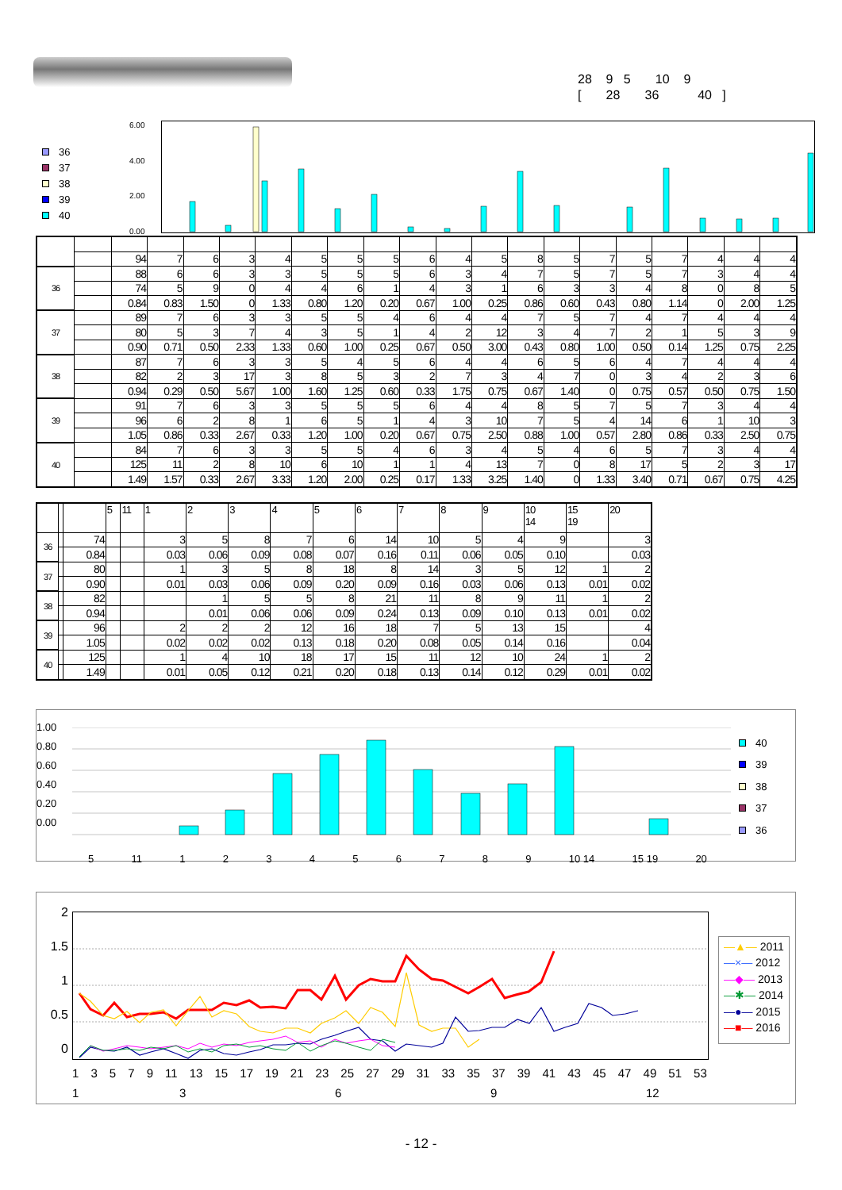28 9 5 10 9 [ 28 36 40 ]
36
37
38
39
40
6.00
4.00
2.00
0.00
| | | 94 | 7 | 6 | 3 | 4 | 5 | 5 | 5 | 6 | 4 | 5 | 8 | 5 | 7 | 5 | 7 | 4 | 4 | 4 |
| 36 | | 88 | 6 | 6 | 3 | 3 | 5 | 5 | 5 | 6 | 3 | 4 | 7 | 5 | 7 | 5 | 7 | 3 | 4 | 4 |
| | | 74 | 5 | 9 | 0 | 4 | 4 | 6 | 1 | 4 | 3 | 1 | 6 | 3 | 3 | 4 | 8 | 0 | 8 | 5 |
| | | 0.84 | 0.83 | 1.50 | 0 | 1.33 | 0.80 | 1.20 | 0.20 | 0.67 | 1.00 | 0.25 | 0.86 | 0.60 | 0.43 | 0.80 | 1.14 | 0 | 2.00 | 1.25 |
| 37 | | 89 | 7 | 6 | 3 | 3 | 5 | 5 | 4 | 6 | 4 | 4 | 7 | 5 | 7 | 4 | 7 | 4 | 4 | 4 |
| | | 80 | 5 | 3 | 7 | 4 | 3 | 5 | 1 | 4 | 2 | 12 | 3 | 4 | 7 | 2 | 1 | 5 | 3 | 9 |
| | | 0.90 | 0.71 | 0.50 | 2.33 | 1.33 | 0.60 | 1.00 | 0.25 | 0.67 | 0.50 | 3.00 | 0.43 | 0.80 | 1.00 | 0.50 | 0.14 | 1.25 | 0.75 | 2.25 |
| 38 | | 87 | 7 | 6 | 3 | 3 | 5 | 4 | 5 | 6 | 4 | 4 | 6 | 5 | 6 | 4 | 7 | 4 | 4 | 4 |
| | | 82 | 2 | 3 | 17 | 3 | 8 | 5 | 3 | 2 | 7 | 3 | 4 | 7 | 0 | 3 | 4 | 2 | 3 | 6 |
| | | 0.94 | 0.29 | 0.50 | 5.67 | 1.00 | 1.60 | 1.25 | 0.60 | 0.33 | 1.75 | 0.75 | 0.67 | 1.40 | 0 | 0.75 | 0.57 | 0.50 | 0.75 | 1.50 |
| 39 | | 91 | 7 | 6 | 3 | 3 | 5 | 5 | 5 | 6 | 4 | 4 | 8 | 5 | 7 | 5 | 7 | 3 | 4 | 4 |
| | | 96 | 6 | 2 | 8 | 1 | 6 | 5 | 1 | 4 | 3 | 10 | 7 | 5 | 4 | 14 | 6 | 1 | 10 | 3 |
| | | 1.05 | 0.86 | 0.33 | 2.67 | 0.33 | 1.20 | 1.00 | 0.20 | 0.67 | 0.75 | 2.50 | 0.88 | 1.00 | 0.57 | 2.80 | 0.86 | 0.33 | 2.50 | 0.75 |
| 40 | | 84 | 7 | 6 | 3 | 3 | 5 | 5 | 4 | 6 | 3 | 4 | 5 | 4 | 6 | 5 | 7 | 3 | 4 | 4 |
| | | 125 | 11 | 2 | 8 | 10 | 6 | 10 | 1 | 1 | 4 | 13 | 7 | 0 | 8 | 17 | 5 | 2 | 3 | 17 |
| | | 1.49 | 1.57 | 0.33 | 2.67 | 3.33 | 1.20 | 2.00 | 0.25 | 0.17 | 1.33 | 3.25 | 1.40 | 0 | 1.33 | 3.40 | 0.71 | 0.67 | 0.75 | 4.25 |
| | | | 5 | 11 | 1 | 2 | 3 | 4 | 5 | 6 | 7 | 8 | 9 | 10 14 | 15 19 | 20 |
| --- | --- | --- | --- | --- | --- | --- | --- | --- | --- | --- | --- | --- | --- | --- | --- | --- |
| 36 | | 74 | | | 3 | 5 | 8 | 7 | 6 | 14 | 10 | 5 | 4 | 9 | | 3 |
| | | 0.84 | | | 0.03 | 0.06 | 0.09 | 0.08 | 0.07 | 0.16 | 0.11 | 0.06 | 0.05 | 0.10 | | 0.03 |
| 37 | | 80 | | | 1 | 3 | 5 | 8 | 18 | 8 | 14 | 3 | 5 | 12 | 1 | 2 |
| | | 0.90 | | | 0.01 | 0.03 | 0.06 | 0.09 | 0.20 | 0.09 | 0.16 | 0.03 | 0.06 | 0.13 | 0.01 | 0.02 |
| 38 | | 82 | | | | 1 | 5 | 5 | 8 | 21 | 11 | 8 | 9 | 11 | 1 | 2 |
| | | 0.94 | | | | 0.01 | 0.06 | 0.06 | 0.09 | 0.24 | 0.13 | 0.09 | 0.10 | 0.13 | 0.01 | 0.02 |
| 39 | | 96 | | | 2 | 2 | 2 | 12 | 16 | 18 | 7 | 5 | 13 | 15 | | 4 |
| | | 1.05 | | | 0.02 | 0.02 | 0.02 | 0.13 | 0.18 | 0.20 | 0.08 | 0.05 | 0.14 | 0.16 | | 0.04 |
| 40 | | 125 | | | 1 | 4 | 10 | 18 | 17 | 15 | 11 | 12 | 10 | 24 | 1 | 2 |
| | | 1.49 | | | 0.01 | 0.05 | 0.12 | 0.21 | 0.20 | 0.18 | 0.13 | 0.14 | 0.12 | 0.29 | 0.01 | 0.02 |
1.00
0.80
0.60
0.40
0.20
0.00
5 11 123456789 10 14 15 19 20
40
39
38
37
36
2
1.5
1
0.5
0
13579 11 13 15 17 19 21 23 25 27 29 31 33 35 37 39 41 43 45 47 49 51 53
1369 12
—▲— 2011
—×— 2012
—◆— 2013
—✱— 2014
—●— 2015
—■— 2016
- 12 -